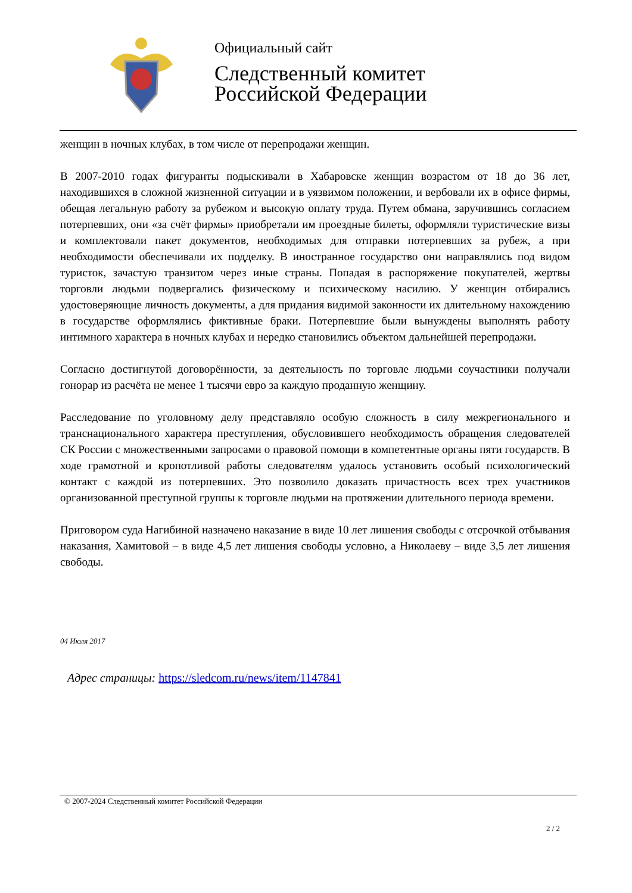Официальный сайт
Следственный комитет
Российской Федерации
женщин в ночных клубах, в том числе от перепродажи женщин.
В 2007-2010 годах фигуранты подыскивали в Хабаровске женщин возрастом от 18 до 36 лет, находившихся в сложной жизненной ситуации и в уязвимом положении, и вербовали их в офисе фирмы, обещая легальную работу за рубежом и высокую оплату труда. Путем обмана, заручившись согласием потерпевших, они «за счёт фирмы» приобретали им проездные билеты, оформляли туристические визы и комплектовали пакет документов, необходимых для отправки потерпевших за рубеж, а при необходимости обеспечивали их подделку. В иностранное государство они направлялись под видом туристок, зачастую транзитом через иные страны. Попадая в распоряжение покупателей, жертвы торговли людьми подвергались физическому и психическому насилию. У женщин отбирались удостоверяющие личность документы, а для придания видимой законности их длительному нахождению в государстве оформлялись фиктивные браки. Потерпевшие были вынуждены выполнять работу интимного характера в ночных клубах и нередко становились объектом дальнейшей перепродажи.
Согласно достигнутой договорённости, за деятельность по торговле людьми соучастники получали гонорар из расчёта не менее 1 тысячи евро за каждую проданную женщину.
Расследование по уголовному делу представляло особую сложность в силу межрегионального и транснационального характера преступления, обусловившего необходимость обращения следователей СК России с множественными запросами о правовой помощи в компетентные органы пяти государств. В ходе грамотной и кропотливой работы следователям удалось установить особый психологический контакт с каждой из потерпевших. Это позволило доказать причастность всех трех участников организованной преступной группы к торговле людьми на протяжении длительного периода времени.
Приговором суда Нагибиной назначено наказание в виде 10 лет лишения свободы с отсрочкой отбывания наказания, Хамитовой – в виде 4,5 лет лишения свободы условно, а Николаеву – виде 3,5 лет лишения свободы.
04 Июля 2017
Адрес страницы: https://sledcom.ru/news/item/1147841
© 2007-2024 Следственный комитет Российской Федерации
2 / 2